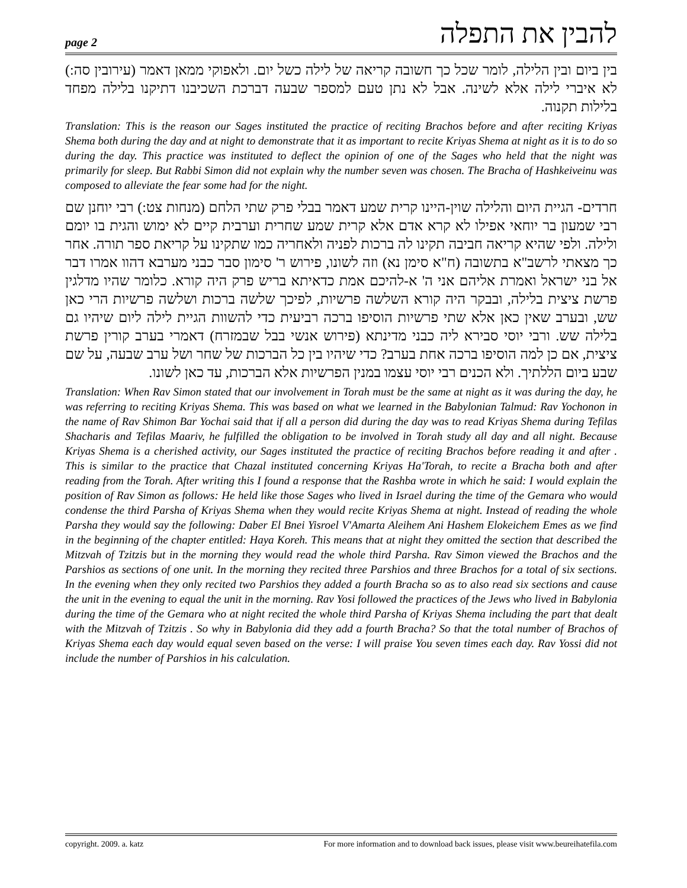page 2 להבין את התפלה
בין ביום ובין הלילה, לומר שכל כך חשובה קריאה של לילה כשל יום. ולאפוקי ממאן דאמר (עירובין סה:) לא איברי לילה אלא לשינה. אבל לא נתן טעם למספר שבעה דברכת השכיבנו דתיקנו בלילה מפחד בלילות תקנוה.
Translation: This is the reason our Sages instituted the practice of reciting Brachos before and after reciting Kriyas Shema both during the day and at night to demonstrate that it as important to recite Kriyas Shema at night as it is to do so during the day. This practice was instituted to deflect the opinion of one of the Sages who held that the night was primarily for sleep. But Rabbi Simon did not explain why the number seven was chosen. The Bracha of Hashkeiveinu was composed to alleviate the fear some had for the night.
חרדים- הגיית היום והלילה שוין-היינו קרית שמע דאמר בבלי פרק שתי הלחם (מנחות צט:) רבי יוחנן שם רבי שמעון בר יוחאי אפילו לא קרא אדם אלא קרית שמע שחרית וערבית קיים לא ימוש והגית בו יומם ולילה. ולפי שהיא קריאה חביבה תקינו לה ברכות לפניה ולאחריה כמו שתקינו על קריאת ספר תורה. אחר כך מצאתי לרשב"א בתשובה (ח"א סימן נא) וזה לשונו, פירוש ר' סימון סבר כבני מערבא דהוו אמרו דבר אל בני ישראל ואמרת אליהם אני ה' א-להיכם אמת כדאיתא בריש פרק היה קורא. כלומר שהיו מדלגין פרשת ציצית בלילה, ובבקר היה קורא השלשה פרשיות, לפיכך שלשה ברכות ושלשה פרשיות הרי כאן שש, ובערב שאין כאן אלא שתי פרשיות הוסיפו ברכה רביעית כדי להשוות הגיית לילה ליום שיהיו גם בלילה שש. ורבי יוסי סבירא ליה כבני מדינתא (פירוש אנשי בבל שבמזרח) דאמרי בערב קורין פרשת ציצית, אם כן למה הוסיפו ברכה אחת בערב? כדי שיהיו בין כל הברכות של שחר ושל ערב שבעה, על שם שבע ביום הללתיך. ולא הכנים רבי יוסי עצמו במנין הפרשיות אלא הברכות, עד כאן לשונו.
Translation: When Rav Simon stated that our involvement in Torah must be the same at night as it was during the day, he was referring to reciting Kriyas Shema. This was based on what we learned in the Babylonian Talmud: Rav Yochonon in the name of Rav Shimon Bar Yochai said that if all a person did during the day was to read Kriyas Shema during Tefilas Shacharis and Tefilas Maariv, he fulfilled the obligation to be involved in Torah study all day and all night. Because Kriyas Shema is a cherished activity, our Sages instituted the practice of reciting Brachos before reading it and after . This is similar to the practice that Chazal instituted concerning Kriyas Ha'Torah, to recite a Bracha both and after reading from the Torah. After writing this I found a response that the Rashba wrote in which he said: I would explain the position of Rav Simon as follows: He held like those Sages who lived in Israel during the time of the Gemara who would condense the third Parsha of Kriyas Shema when they would recite Kriyas Shema at night. Instead of reading the whole Parsha they would say the following: Daber El Bnei Yisroel V'Amarta Aleihem Ani Hashem Elokeichem Emes as we find in the beginning of the chapter entitled: Haya Koreh. This means that at night they omitted the section that described the Mitzvah of Tzitzis but in the morning they would read the whole third Parsha. Rav Simon viewed the Brachos and the Parshios as sections of one unit. In the morning they recited three Parshios and three Brachos for a total of six sections. In the evening when they only recited two Parshios they added a fourth Bracha so as to also read six sections and cause the unit in the evening to equal the unit in the morning. Rav Yosi followed the practices of the Jews who lived in Babylonia during the time of the Gemara who at night recited the whole third Parsha of Kriyas Shema including the part that dealt with the Mitzvah of Tzitzis . So why in Babylonia did they add a fourth Bracha? So that the total number of Brachos of Kriyas Shema each day would equal seven based on the verse: I will praise You seven times each day. Rav Yossi did not include the number of Parshios in his calculation.
copyright. 2009. a. katz For more information and to download back issues, please visit www.beureihatefila.com